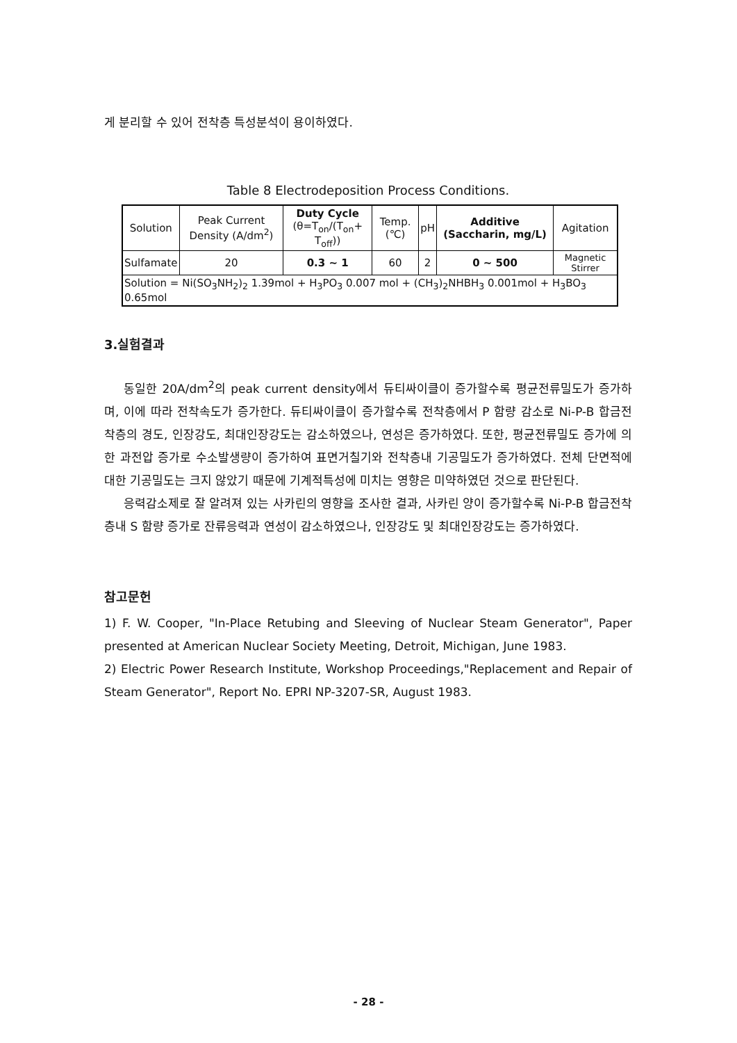게 분리할 수 있어 전착층 특성분석이 용이하였다.
Table 8 Electrodeposition Process Conditions.
| Solution | Peak Current Density (A/dm<sup>2</sup>) | Duty Cycle (θ=T<sub>on</sub>/(T<sub>on</sub>+ T<sub>off</sub>)) | Temp. (℃) | pH | Additive (Saccharin, mg/L) | Agitation |
| --- | --- | --- | --- | --- | --- | --- |
| Sulfamate | 20 | 0.3 ~ 1 | 60 | 2 | 0 ~ 500 | Magnetic Stirrer |
| Solution = Ni(SO<sub>3</sub>NH<sub>2</sub>)<sub>2</sub> 1.39mol + H<sub>3</sub>PO<sub>3</sub> 0.007 mol + (CH<sub>3</sub>)<sub>2</sub>NHBH<sub>3</sub> 0.001mol + H<sub>3</sub>BO<sub>3</sub> 0.65mol | | | | | | |
3.실험결과
동일한 20A/dm<sup>2</sup>의 peak current density에서 듀티싸이클이 증가할수록 평균전류밀도가 증가하며, 이에 따라 전착속도가 증가한다. 듀티싸이클이 증가할수록 전착층에서 P 함량 감소로 Ni-P-B 합금전착층의 경도, 인장강도, 최대인장강도는 감소하였으나, 연성은 증가하였다. 또한, 평균전류밀도 증가에 의한 과전압 증가로 수소발생량이 증가하여 표면거칠기와 전착층내 기공밀도가 증가하였다. 전체 단면적에 대한 기공밀도는 크지 않았기 때문에 기계적특성에 미치는 영향은 미약하였던 것으로 판단된다.
응력감소제로 잘 알려져 있는 사카린의 영향을 조사한 결과, 사카린 양이 증가할수록 Ni-P-B 합금전착층내 S 함량 증가로 잔류응력과 연성이 감소하였으나, 인장강도 및 최대인장강도는 증가하였다.
참고문헌
1) F. W. Cooper, "In-Place Retubing and Sleeving of Nuclear Steam Generator", Paper presented at American Nuclear Society Meeting, Detroit, Michigan, June 1983.
2) Electric Power Research Institute, Workshop Proceedings,"Replacement and Repair of Steam Generator", Report No. EPRI NP-3207-SR, August 1983.
- 28 -